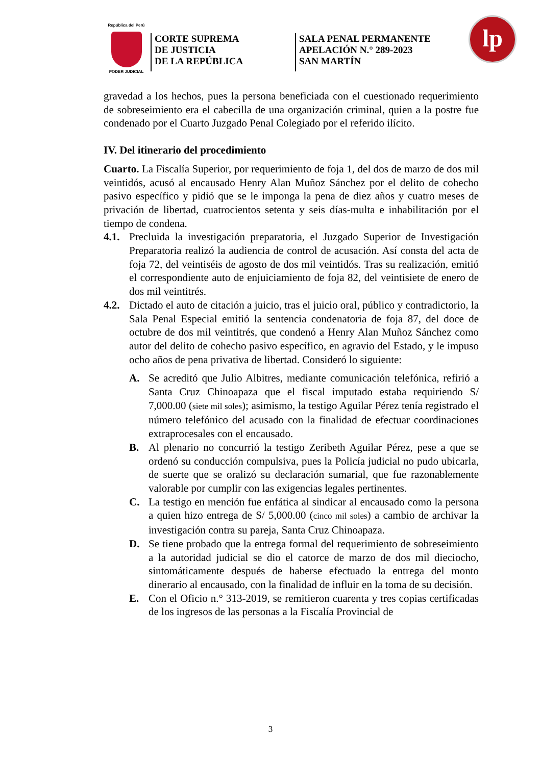República del Perú
PODER JUDICIAL
CORTE SUPREMA
DE JUSTICIA
DE LA REPÚBLICA
SALA PENAL PERMANENTE
APELACIÓN N.° 289-2023
SAN MARTÍN
lp
gravedad a los hechos, pues la persona beneficiada con el cuestionado requerimiento de sobreseimiento era el cabecilla de una organización criminal, quien a la postre fue condenado por el Cuarto Juzgado Penal Colegiado por el referido ilícito.
IV. Del itinerario del procedimiento
Cuarto. La Fiscalía Superior, por requerimiento de foja 1, del dos de marzo de dos mil veintidós, acusó al encausado Henry Alan Muñoz Sánchez por el delito de cohecho pasivo específico y pidió que se le imponga la pena de diez años y cuatro meses de privación de libertad, cuatrocientos setenta y seis días-multa e inhabilitación por el tiempo de condena.
4.1. Precluida la investigación preparatoria, el Juzgado Superior de Investigación Preparatoria realizó la audiencia de control de acusación. Así consta del acta de foja 72, del veintiséis de agosto de dos mil veintidós. Tras su realización, emitió el correspondiente auto de enjuiciamiento de foja 82, del veintisiete de enero de dos mil veintitrés.
4.2. Dictado el auto de citación a juicio, tras el juicio oral, público y contradictorio, la Sala Penal Especial emitió la sentencia condenatoria de foja 87, del doce de octubre de dos mil veintitrés, que condenó a Henry Alan Muñoz Sánchez como autor del delito de cohecho pasivo específico, en agravio del Estado, y le impuso ocho años de pena privativa de libertad. Consideró lo siguiente:
A. Se acreditó que Julio Albitres, mediante comunicación telefónica, refirió a Santa Cruz Chinoapaza que el fiscal imputado estaba requiriendo S/ 7,000.00 (siete mil soles); asimismo, la testigo Aguilar Pérez tenía registrado el número telefónico del acusado con la finalidad de efectuar coordinaciones extraprocesales con el encausado.
B. Al plenario no concurrió la testigo Zeribeth Aguilar Pérez, pese a que se ordenó su conducción compulsiva, pues la Policía judicial no pudo ubicarla, de suerte que se oralizó su declaración sumarial, que fue razonablemente valorable por cumplir con las exigencias legales pertinentes.
C. La testigo en mención fue enfática al sindicar al encausado como la persona a quien hizo entrega de S/ 5,000.00 (cinco mil soles) a cambio de archivar la investigación contra su pareja, Santa Cruz Chinoapaza.
D. Se tiene probado que la entrega formal del requerimiento de sobreseimiento a la autoridad judicial se dio el catorce de marzo de dos mil dieciocho, sintomáticamente después de haberse efectuado la entrega del monto dinerario al encausado, con la finalidad de influir en la toma de su decisión.
E. Con el Oficio n.° 313-2019, se remitieron cuarenta y tres copias certificadas de los ingresos de las personas a la Fiscalía Provincial de
3